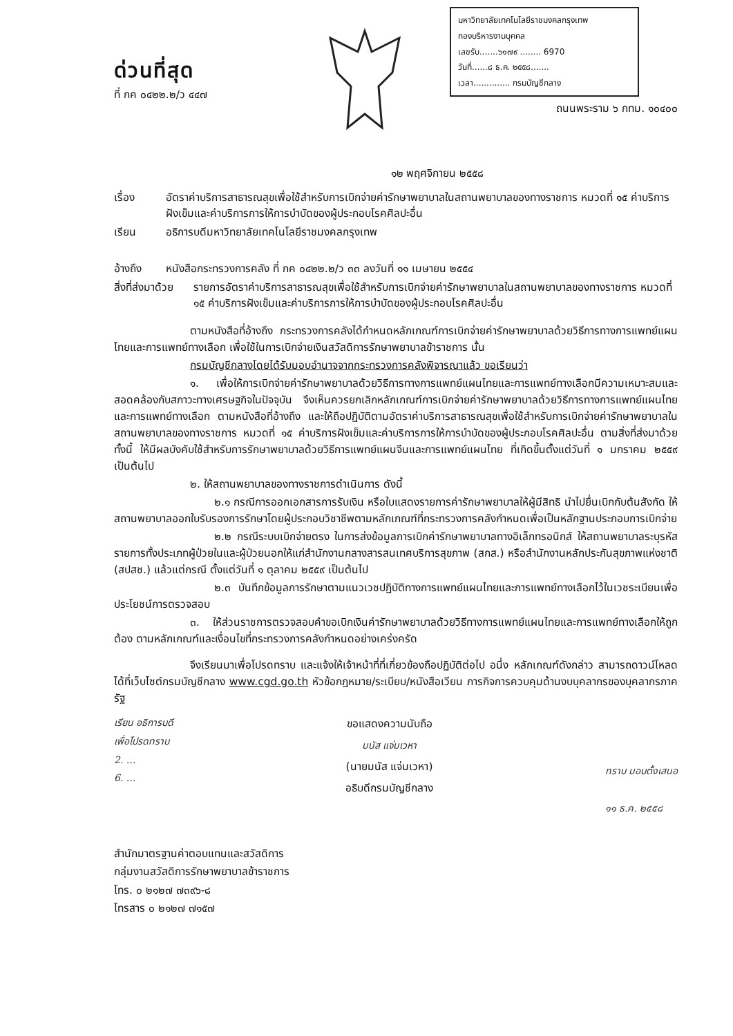ด่วนที่สุด
ที่ กค ๐๔๒๒.๒/ว ๔๔๗
มหาวิทยาลัยเทคโนโลยีราชมงคลกรุงเทพ
กองบริหารงานบุคคล
เลขรับ.......๖๑๗๙ ........ 6970
วันที่......๘ ธ.ค. ๒๕๕๘.......
เวลา.............. กรมบัญชีกลาง
ถนนพระราม ๖ กทม. ๑๐๔๐๐
๑๒ พฤศจิกายน ๒๕๕๘
เรื่อง อัตราค่าบริการสาธารณสุขเพื่อใช้สำหรับการเบิกจ่ายค่ารักษาพยาบาลในสถานพยาบาลของทางราชการ หมวดที่ ๑๕ ค่าบริการฝังเข็มและค่าบริการการให้การบำบัดของผู้ประกอบโรคศิลปะอื่น
เรียน อธิการบดีมหาวิทยาลัยเทคโนโลยีราชมงคลกรุงเทพ
อ้างถึง หนังสือกระทรวงการคลัง ที่ กค ๐๔๒๒.๒/ว ๓๓ ลงวันที่ ๑๑ เมษายน ๒๕๕๔
สิ่งที่ส่งมาด้วย
รายการอัตราค่าบริการสาธารณสุขเพื่อใช้สำหรับการเบิกจ่ายค่ารักษาพยาบาลในสถานพยาบาลของทางราชการ หมวดที่ ๑๕ ค่าบริการฝังเข็มและค่าบริการการให้การบำบัดของผู้ประกอบโรคศิลปะอื่น
ตามหนังสือที่อ้างถึง กระทรวงการคลังได้กำหนดหลักเกณฑ์การเบิกจ่ายค่ารักษาพยาบาลด้วยวิธีการทางการแพทย์แผนไทยและการแพทย์ทางเลือก เพื่อใช้ในการเบิกจ่ายเงินสวัสดิการรักษาพยาบาลข้าราชการ นั้น
กรมบัญชีกลางโดยได้รับมอบอำนาจจากกระทรวงการคลังพิจารณาแล้ว ขอเรียนว่า
๑. เพื่อให้การเบิกจ่ายค่ารักษาพยาบาลด้วยวิธีการทางการแพทย์แผนไทยและการแพทย์ทางเลือกมีความเหมาะสมและสอดคล้องกับสภาวะทางเศรษฐกิจในปัจจุบัน จึงเห็นควรยกเลิกหลักเกณฑ์การเบิกจ่ายค่ารักษาพยาบาลด้วยวิธีการทางการแพทย์แผนไทยและการแพทย์ทางเลือก ตามหนังสือที่อ้างถึง และให้ถือปฏิบัติตามอัตราค่าบริการสาธารณสุขเพื่อใช้สำหรับการเบิกจ่ายค่ารักษาพยาบาลในสถานพยาบาลของทางราชการ หมวดที่ ๑๕ ค่าบริการฝังเข็มและค่าบริการการให้การบำบัดของผู้ประกอบโรคศิลปะอื่น ตามสิ่งที่ส่งมาด้วย ทั้งนี้ ให้มีผลบังคับใช้สำหรับการรักษาพยาบาลด้วยวิธีการแพทย์แผนจีนและการแพทย์แผนไทย ที่เกิดขึ้นตั้งแต่วันที่ ๑ มกราคม ๒๕๕๙ เป็นต้นไป
๒. ให้สถานพยาบาลของทางราชการดำเนินการ ดังนี้
๒.๑ กรณีการออกเอกสารการรับเงิน หรือใบแสดงรายการค่ารักษาพยาบาลให้ผู้มีสิทธิ นำไปยื่นเบิกกับต้นสังกัด ให้สถานพยาบาลออกใบรับรองการรักษาโดยผู้ประกอบวิชาชีพตามหลักเกณฑ์ที่กระทรวงการคลังกำหนดเพื่อเป็นหลักฐานประกอบการเบิกจ่าย
๒.๒ กรณีระบบเบิกจ่ายตรง ในการส่งข้อมูลการเบิกค่ารักษาพยาบาลทางอิเล็กทรอนิกส์ ให้สถานพยาบาลระบุรหัสรายการทั้งประเภทผู้ป่วยในและผู้ป่วยนอกให้แก่สำนักงานกลางสารสนเทศบริการสุขภาพ (สกส.) หรือสำนักงานหลักประกันสุขภาพแห่งชาติ (สปสช.) แล้วแต่กรณี ตั้งแต่วันที่ ๑ ตุลาคม ๒๕๕๙ เป็นต้นไป
๒.๓ บันทึกข้อมูลการรักษาตามแนวเวชปฏิบัติทางการแพทย์แผนไทยและการแพทย์ทางเลือกไว้ในเวชระเบียนเพื่อประโยชน์การตรวจสอบ
๓. ให้ส่วนราชการตรวจสอบคำขอเบิกเงินค่ารักษาพยาบาลด้วยวิธีทางการแพทย์แผนไทยและการแพทย์ทางเลือกให้ถูกต้อง ตามหลักเกณฑ์และเงื่อนไขที่กระทรวงการคลังกำหนดอย่างเคร่งครัด
จึงเรียนมาเพื่อโปรดทราบ และแจ้งให้เจ้าหน้าที่ที่เกี่ยวข้องถือปฏิบัติต่อไป อนึ่ง หลักเกณฑ์ดังกล่าว สามารถดาวน์โหลดได้ที่เว็บไซต์กรมบัญชีกลาง www.cgd.go.th หัวข้อกฎหมาย/ระเบียบ/หนังสือเวียน ภารกิจการควบคุมด้านงบบุคลากรของบุคลากรภาครัฐ
เรียน อธิการบดี
เพื่อโปรดทราบ
2. ...
6. ...
ขอแสดงความนับถือ
มนัส แจ่มเวหา
(นายมนัส แจ่มเวหา)
อธิบดีกรมบัญชีกลาง
ทราบ มอบตั้งเสนอ
๑๑ ธ.ค. ๒๕๕๘
สำนักมาตรฐานค่าตอบแทนและสวัสดิการ
กลุ่มงานสวัสดิการรักษาพยาบาลข้าราชการ
โทร. ๐ ๒๑๒๗ ๗๓๙๖-๘
โทรสาร ๐ ๒๑๒๗ ๗๑๕๗